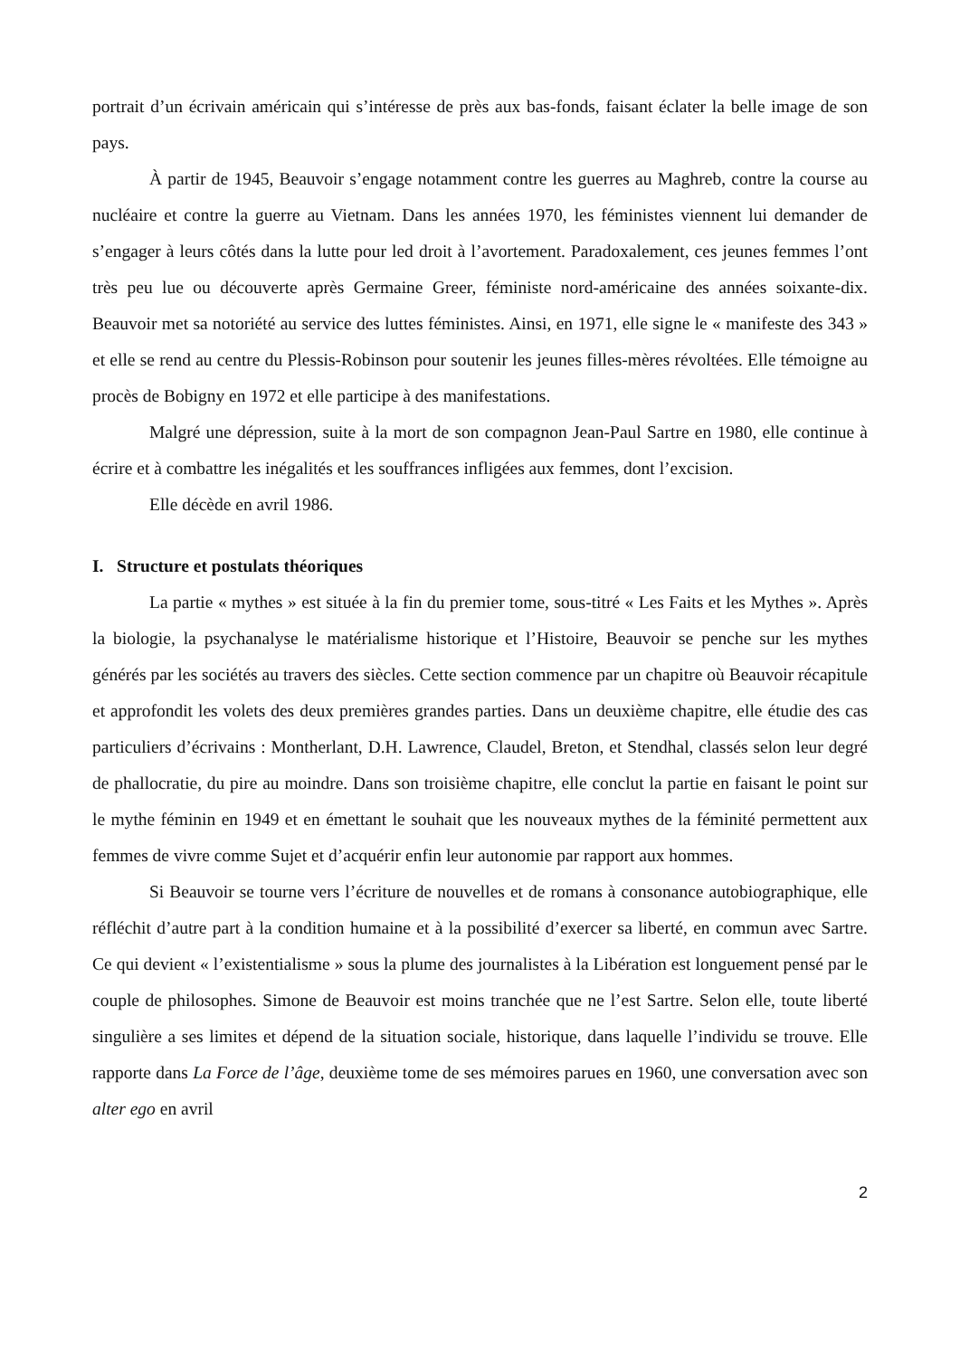portrait d’un écrivain américain qui s’intéresse de près aux bas-fonds, faisant éclater la belle image de son pays.
À partir de 1945, Beauvoir s’engage notamment contre les guerres au Maghreb, contre la course au nucléaire et contre la guerre au Vietnam. Dans les années 1970, les féministes viennent lui demander de s’engager à leurs côtés dans la lutte pour led droit à l’avortement. Paradoxalement, ces jeunes femmes l’ont très peu lue ou découverte après Germaine Greer, féministe nord-américaine des années soixante-dix. Beauvoir met sa notoriété au service des luttes féministes. Ainsi, en 1971, elle signe le « manifeste des 343 » et elle se rend au centre du Plessis-Robinson pour soutenir les jeunes filles-mères révoltées. Elle témoigne au procès de Bobigny en 1972 et elle participe à des manifestations.
Malgré une dépression, suite à la mort de son compagnon Jean-Paul Sartre en 1980, elle continue à écrire et à combattre les inégalités et les souffrances infligées aux femmes, dont l’excision.
Elle décède en avril 1986.
I. Structure et postulats théoriques
La partie « mythes » est située à la fin du premier tome, sous-titré « Les Faits et les Mythes ». Après la biologie, la psychanalyse le matérialisme historique et l’Histoire, Beauvoir se penche sur les mythes générés par les sociétés au travers des siècles. Cette section commence par un chapitre où Beauvoir récapitule et approfondit les volets des deux premières grandes parties. Dans un deuxième chapitre, elle étudie des cas particuliers d’écrivains : Montherlant, D.H. Lawrence, Claudel, Breton, et Stendhal, classés selon leur degré de phallocratie, du pire au moindre. Dans son troisième chapitre, elle conclut la partie en faisant le point sur le mythe féminin en 1949 et en émettant le souhait que les nouveaux mythes de la féminité permettent aux femmes de vivre comme Sujet et d’acquérir enfin leur autonomie par rapport aux hommes.
Si Beauvoir se tourne vers l’écriture de nouvelles et de romans à consonance autobiographique, elle réfléchit d’autre part à la condition humaine et à la possibilité d’exercer sa liberté, en commun avec Sartre. Ce qui devient « l’existentialisme » sous la plume des journalistes à la Libération est longuement pensé par le couple de philosophes. Simone de Beauvoir est moins tranchée que ne l’est Sartre. Selon elle, toute liberté singulière a ses limites et dépend de la situation sociale, historique, dans laquelle l’individu se trouve. Elle rapporte dans La Force de l’âge, deuxième tome de ses mémoires parues en 1960, une conversation avec son alter ego en avril
2